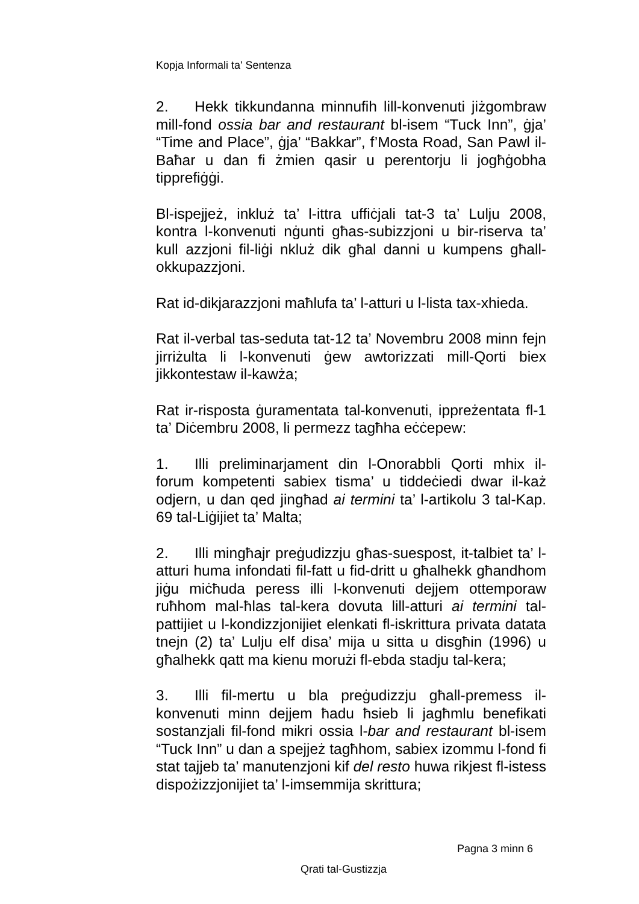Kopja Informali ta' Sentenza
2. Hekk tikkundanna minnufih lill-konvenuti jiżgombraw mill-fond ossia bar and restaurant bl-isem “Tuck Inn”, ġja’ “Time and Place”, ġja’ “Bakkar”, f’Mosta Road, San Pawl il-Baħar u dan fi żmien qasir u perentorju li jogħġobha tipprefiġġi.
Bl-ispejjeż, inkluż ta’ l-ittra uffiċjali tat-3 ta’ Lulju 2008, kontra l-konvenuti nġunti għas-subizzjoni u bir-riserva ta’ kull azzjoni fil-liġi nkluż dik għal danni u kumpens għall-okkupazzjoni.
Rat id-dikjarazzjoni maħlufa ta’ l-atturi u l-lista tax-xhieda.
Rat il-verbal tas-seduta tat-12 ta’ Novembru 2008 minn fejn jirriżulta li l-konvenuti ġew awtorizzati mill-Qorti biex jikkontestaw il-kawża;
Rat ir-risposta ġuramentata tal-konvenuti, ippreżentata fl-1 ta’ Diċembru 2008, li permezz tagħha eċċepew:
1. Illi preliminarjament din l-Onorabbli Qorti mhix il-forum kompetenti sabiex tisma’ u tiddeċiedi dwar il-każ odjern, u dan qed jingħad ai termini ta’ l-artikolu 3 tal-Kap. 69 tal-Liġijiet ta’ Malta;
2. Illi mingħajr preġudizzju għas-suespost, it-talbiet ta’ l-atturi huma infondati fil-fatt u fid-dritt u għalhekk għandhom jiġu miċħuda peress illi l-konvenuti dejjem ottemporaw ruħhom mal-ħlas tal-kera dovuta lill-atturi ai termini tal-pattijiet u l-kondizzjonijiet elenkati fl-iskrittura privata datata tnejn (2) ta’ Lulju elf disa’ mija u sitta u disgħin (1996) u għalhekk qatt ma kienu morużi fl-ebda stadju tal-kera;
3. Illi fil-mertu u bla preġudizzju għall-premess il-konvenuti minn dejjem ħadu ħsieb li jagħmlu benefikati sostanzjali fil-fond mikri ossia l-bar and restaurant bl-isem “Tuck Inn” u dan a spejjeż tagħhom, sabiex izommu l-fond fi stat tajjeb ta’ manutenzjoni kif del resto huwa rikjest fl-istess dispożizzjonijiet ta’ l-imsemmija skrittura;
Pagna 3 minn 6
Qrati tal-Gustizzja